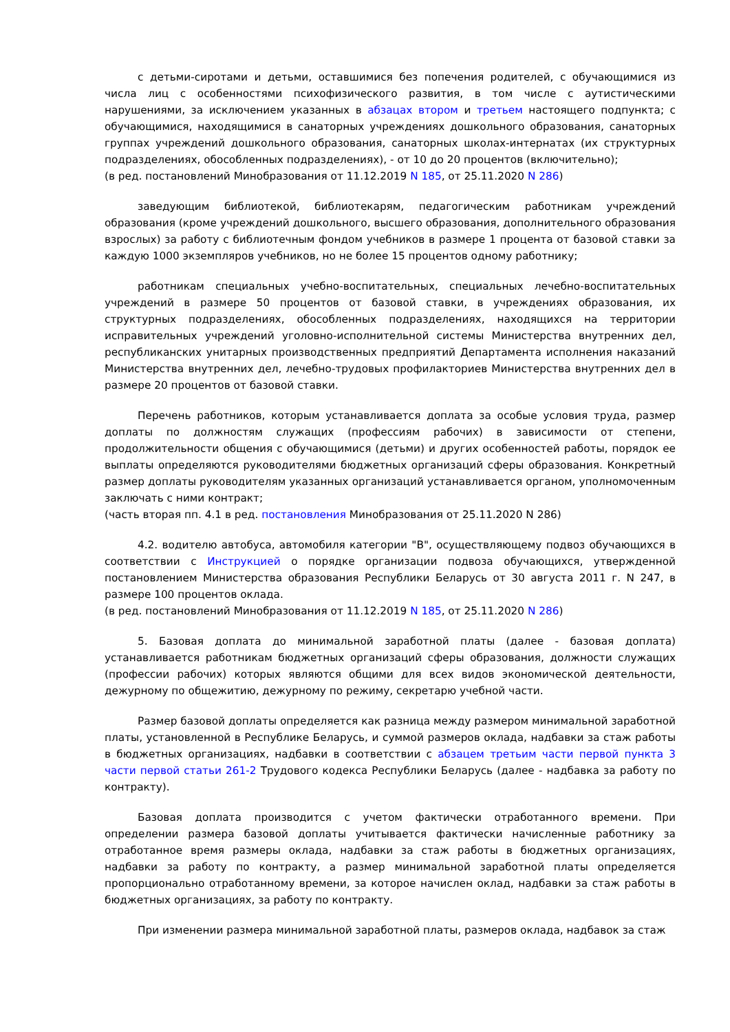с детьми-сиротами и детьми, оставшимися без попечения родителей, с обучающимися из числа лиц с особенностями психофизического развития, в том числе с аутистическими нарушениями, за исключением указанных в абзацах втором и третьем настоящего подпункта; с обучающимися, находящимися в санаторных учреждениях дошкольного образования, санаторных группах учреждений дошкольного образования, санаторных школах-интернатах (их структурных подразделениях, обособленных подразделениях), - от 10 до 20 процентов (включительно);
(в ред. постановлений Минобразования от 11.12.2019 N 185, от 25.11.2020 N 286)
заведующим библиотекой, библиотекарям, педагогическим работникам учреждений образования (кроме учреждений дошкольного, высшего образования, дополнительного образования взрослых) за работу с библиотечным фондом учебников в размере 1 процента от базовой ставки за каждую 1000 экземпляров учебников, но не более 15 процентов одному работнику;
работникам специальных учебно-воспитательных, специальных лечебно-воспитательных учреждений в размере 50 процентов от базовой ставки, в учреждениях образования, их структурных подразделениях, обособленных подразделениях, находящихся на территории исправительных учреждений уголовно-исполнительной системы Министерства внутренних дел, республиканских унитарных производственных предприятий Департамента исполнения наказаний Министерства внутренних дел, лечебно-трудовых профилакториев Министерства внутренних дел в размере 20 процентов от базовой ставки.
Перечень работников, которым устанавливается доплата за особые условия труда, размер доплаты по должностям служащих (профессиям рабочих) в зависимости от степени, продолжительности общения с обучающимися (детьми) и других особенностей работы, порядок ее выплаты определяются руководителями бюджетных организаций сферы образования. Конкретный размер доплаты руководителям указанных организаций устанавливается органом, уполномоченным заключать с ними контракт;
(часть вторая пп. 4.1 в ред. постановления Минобразования от 25.11.2020 N 286)
4.2. водителю автобуса, автомобиля категории "B", осуществляющему подвоз обучающихся в соответствии с Инструкцией о порядке организации подвоза обучающихся, утвержденной постановлением Министерства образования Республики Беларусь от 30 августа 2011 г. N 247, в размере 100 процентов оклада.
(в ред. постановлений Минобразования от 11.12.2019 N 185, от 25.11.2020 N 286)
5. Базовая доплата до минимальной заработной платы (далее - базовая доплата) устанавливается работникам бюджетных организаций сферы образования, должности служащих (профессии рабочих) которых являются общими для всех видов экономической деятельности, дежурному по общежитию, дежурному по режиму, секретарю учебной части.
Размер базовой доплаты определяется как разница между размером минимальной заработной платы, установленной в Республике Беларусь, и суммой размеров оклада, надбавки за стаж работы в бюджетных организациях, надбавки в соответствии с абзацем третьим части первой пункта 3 части первой статьи 261-2 Трудового кодекса Республики Беларусь (далее - надбавка за работу по контракту).
Базовая доплата производится с учетом фактически отработанного времени. При определении размера базовой доплаты учитывается фактически начисленные работнику за отработанное время размеры оклада, надбавки за стаж работы в бюджетных организациях, надбавки за работу по контракту, а размер минимальной заработной платы определяется пропорционально отработанному времени, за которое начислен оклад, надбавки за стаж работы в бюджетных организациях, за работу по контракту.
При изменении размера минимальной заработной платы, размеров оклада, надбавок за стаж